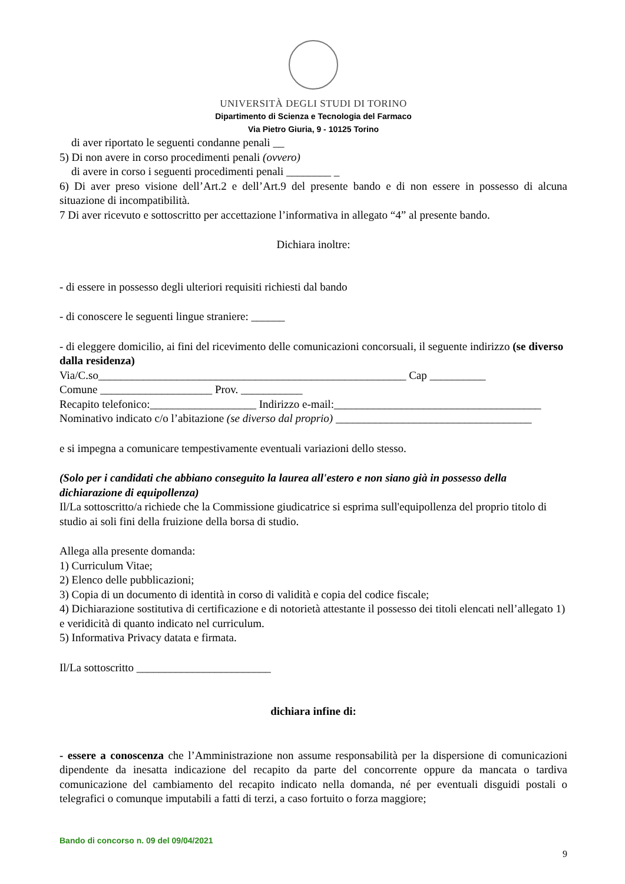UNIVERSITÀ DEGLI STUDI DI TORINO
Dipartimento di Scienza e Tecnologia del Farmaco
Via Pietro Giuria, 9 - 10125 Torino
di aver riportato le seguenti condanne penali __
5) Di non avere in corso procedimenti penali (ovvero)
di avere in corso i seguenti procedimenti penali ________ _
6) Di aver preso visione dell’Art.2 e dell’Art.9 del presente bando e di non essere in possesso di alcuna situazione di incompatibilità.
7 Di aver ricevuto e sottoscritto per accettazione l’informativa in allegato “4” al presente bando.
Dichiara inoltre:
- di essere in possesso degli ulteriori requisiti richiesti dal bando
- di conoscere le seguenti lingue straniere: ______
- di eleggere domicilio, ai fini del ricevimento delle comunicazioni concorsuali, il seguente indirizzo (se diverso dalla residenza)
Via/C.so_______________________________________________________ Cap __________
Comune ____________________ Prov. ___________
Recapito telefonico:___________________ Indirizzo e-mail:_____________________________________
Nominativo indicato c/o l’abitazione (se diverso dal proprio) ___________________________________
e si impegna a comunicare tempestivamente eventuali variazioni dello stesso.
(Solo per i candidati che abbiano conseguito la laurea all'estero e non siano già in possesso della dichiarazione di equipollenza)
Il/La sottoscritto/a richiede che la Commissione giudicatrice si esprima sull'equipollenza del proprio titolo di studio ai soli fini della fruizione della borsa di studio.
Allega alla presente domanda:
1) Curriculum Vitae;
2) Elenco delle pubblicazioni;
3) Copia di un documento di identità in corso di validità e copia del codice fiscale;
4) Dichiarazione sostitutiva di certificazione e di notorietà attestante il possesso dei titoli elencati nell’allegato 1) e veridicità di quanto indicato nel curriculum.
5) Informativa Privacy datata e firmata.
Il/La sottoscritto ________________________
dichiara infine di:
- essere a conoscenza che l’Amministrazione non assume responsabilità per la dispersione di comunicazioni dipendente da inesatta indicazione del recapito da parte del concorrente oppure da mancata o tardiva comunicazione del cambiamento del recapito indicato nella domanda, né per eventuali disguidi postali o telegrafici o comunque imputabili a fatti di terzi, a caso fortuito o forza maggiore;
Bando di concorso n. 09 del 09/04/2021
9